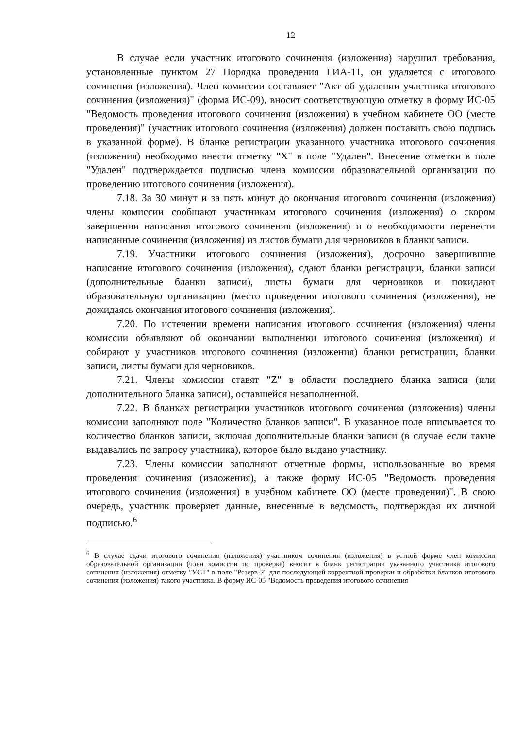12
В случае если участник итогового сочинения (изложения) нарушил требования, установленные пунктом 27 Порядка проведения ГИА-11, он удаляется с итогового сочинения (изложения). Член комиссии составляет "Акт об удалении участника итогового сочинения (изложения)" (форма ИС-09), вносит соответствующую отметку в форму ИС-05 "Ведомость проведения итогового сочинения (изложения) в учебном кабинете ОО (месте проведения)" (участник итогового сочинения (изложения) должен поставить свою подпись в указанной форме). В бланке регистрации указанного участника итогового сочинения (изложения) необходимо внести отметку "X" в поле "Удален". Внесение отметки в поле "Удален" подтверждается подписью члена комиссии образовательной организации по проведению итогового сочинения (изложения).
7.18. За 30 минут и за пять минут до окончания итогового сочинения (изложения) члены комиссии сообщают участникам итогового сочинения (изложения) о скором завершении написания итогового сочинения (изложения) и о необходимости перенести написанные сочинения (изложения) из листов бумаги для черновиков в бланки записи.
7.19. Участники итогового сочинения (изложения), досрочно завершившие написание итогового сочинения (изложения), сдают бланки регистрации, бланки записи (дополнительные бланки записи), листы бумаги для черновиков и покидают образовательную организацию (место проведения итогового сочинения (изложения), не дожидаясь окончания итогового сочинения (изложения).
7.20. По истечении времени написания итогового сочинения (изложения) члены комиссии объявляют об окончании выполнении итогового сочинения (изложения) и собирают у участников итогового сочинения (изложения) бланки регистрации, бланки записи, листы бумаги для черновиков.
7.21. Члены комиссии ставят "Z" в области последнего бланка записи (или дополнительного бланка записи), оставшейся незаполненной.
7.22. В бланках регистрации участников итогового сочинения (изложения) члены комиссии заполняют поле "Количество бланков записи". В указанное поле вписывается то количество бланков записи, включая дополнительные бланки записи (в случае если такие выдавались по запросу участника), которое было выдано участнику.
7.23. Члены комиссии заполняют отчетные формы, использованные во время проведения сочинения (изложения), а также форму ИС-05 "Ведомость проведения итогового сочинения (изложения) в учебном кабинете ОО (месте проведения)". В свою очередь, участник проверяет данные, внесенные в ведомость, подтверждая их личной подписью.<sup>6</sup>
<sup>6</sup> В случае сдачи итогового сочинения (изложения) участником сочинения (изложения) в устной форме член комиссии образовательной организации (член комиссии по проверке) вносит в бланк регистрации указанного участника итогового сочинения (изложения) отметку "УСТ" в поле "Резерв-2" для последующей корректной проверки и обработки бланков итогового сочинения (изложения) такого участника. В форму ИС-05 "Ведомость проведения итогового сочинения